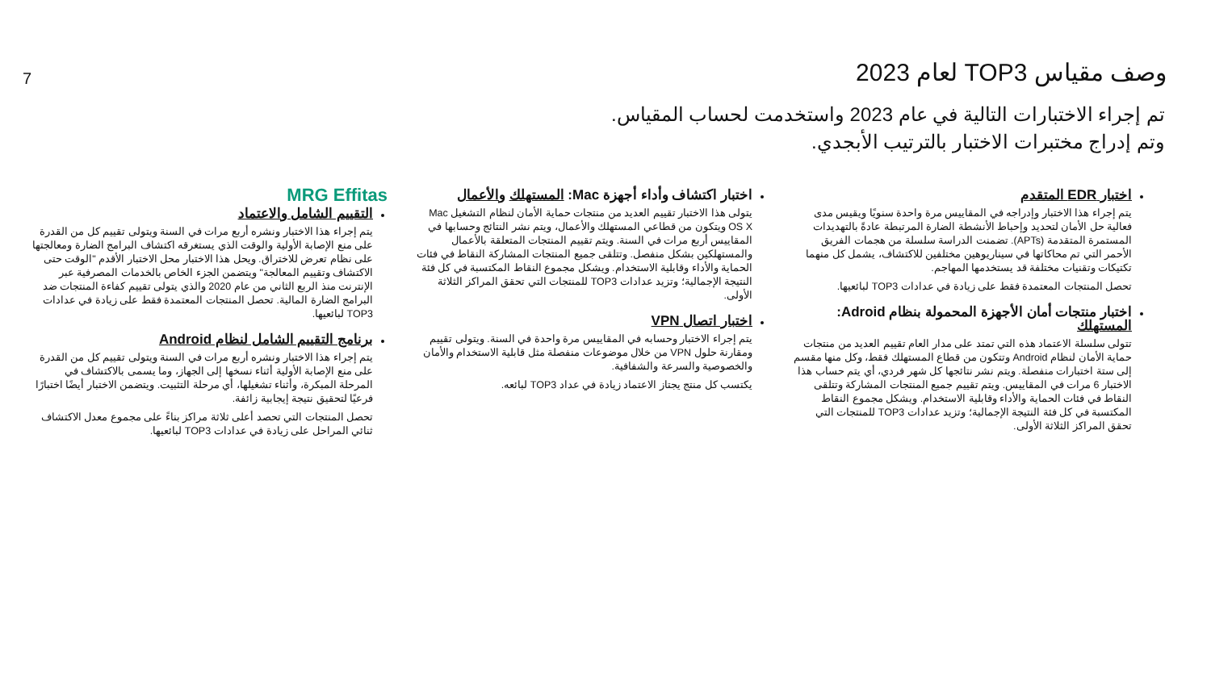7
وصف مقياس TOP3 لعام 2023
تم إجراء الاختبارات التالية في عام 2023 واستخدمت لحساب المقياس.
وتم إدراج مختبرات الاختبار بالترتيب الأبجدي.
اختبار EDR المتقدم
يتم إجراء هذا الاختبار وإدراجه في المقاييس مرة واحدة سنويًا ويقيس مدى فعالية حل الأمان لتحديد وإحباط الأنشطة الضارة المرتبطة عادةً بالتهديدات المستمرة المتقدمة (APTs). تضمنت الدراسة سلسلة من هجمات الفريق الأحمر التي تم محاكاتها في سيناريوهين مختلفين للاكتشاف، يشمل كل منهما تكتيكات وتقنيات مختلفة قد يستخدمها المهاجم.
تحصل المنتجات المعتمدة فقط على زيادة في عدادات TOP3 لبائعيها.
اختبار منتجات أمان الأجهزة المحمولة بنظام Adroid: المستهلك
تتولى سلسلة الاعتماد هذه التي تمتد على مدار العام تقييم العديد من منتجات حماية الأمان لنظام Android وتتكون من قطاع المستهلك فقط، وكل منها مقسم إلى ستة اختبارات منفصلة. ويتم نشر نتائجها كل شهر فردي، أي يتم حساب هذا الاختبار 6 مرات في المقاييس. ويتم تقييم جميع المنتجات المشاركة وتتلقى النقاط في فئات الحماية والأداء وقابلية الاستخدام. ويشكل مجموع النقاط المكتسبة في كل فئة النتيجة الإجمالية؛ وتزيد عدادات TOP3 للمنتجات التي تحقق المراكز الثلاثة الأولى.
اختبار اكتشاف وأداء أجهزة Mac: المستهلك والأعمال
يتولى هذا الاختبار تقييم العديد من منتجات حماية الأمان لنظام التشغيل Mac OS X ويتكون من قطاعي المستهلك والأعمال، ويتم نشر النتائج وحسابها في المقاييس أربع مرات في السنة. ويتم تقييم المنتجات المتعلقة بالأعمال والمستهلكين بشكل منفصل. وتتلقى جميع المنتجات المشاركة النقاط في فئات الحماية والأداء وقابلية الاستخدام. ويشكل مجموع النقاط المكتسبة في كل فئة النتيجة الإجمالية؛ وتزيد عدادات TOP3 للمنتجات التي تحقق المراكز الثلاثة الأولى.
اختبار اتصال VPN
يتم إجراء الاختبار وحسابه في المقاييس مرة واحدة في السنة. ويتولى تقييم ومقارنة حلول VPN من خلال موضوعات منفصلة مثل قابلية الاستخدام والأمان والخصوصية والسرعة والشفافية.
يكتسب كل منتج يجتاز الاعتماد زيادة في عداد TOP3 لبائعه.
MRG Effitas
التقييم الشامل والاعتماد
يتم إجراء هذا الاختبار ونشره أربع مرات في السنة ويتولى تقييم كل من القدرة على منع الإصابة الأولية والوقت الذي يستغرقه اكتشاف البرامج الضارة ومعالجتها على نظام تعرض للاختراق. ويحل هذا الاختبار محل الاختبار الأقدم "الوقت حتى الاكتشاف وتقييم المعالجة" ويتضمن الجزء الخاص بالخدمات المصرفية عبر الإنترنت منذ الربع الثاني من عام 2020 والذي يتولى تقييم كفاءة المنتجات ضد البرامج الضارة المالية. تحصل المنتجات المعتمدة فقط على زيادة في عدادات TOP3 لبائعيها.
برنامج التقييم الشامل لنظام Android
يتم إجراء هذا الاختبار ونشره أربع مرات في السنة ويتولى تقييم كل من القدرة على منع الإصابة الأولية أثناء نسخها إلى الجهاز، وما يسمى بالاكتشاف في المرحلة المبكرة، وأثناء تشغيلها، أي مرحلة التثبيت. ويتضمن الاختبار أيضًا اختبارًا فرعيًا لتحقيق نتيجة إيجابية زائفة.
تحصل المنتجات التي تحصد أعلى ثلاثة مراكز بناءً على مجموع معدل الاكتشاف ثنائي المراحل على زيادة في عدادات TOP3 لبائعيها.